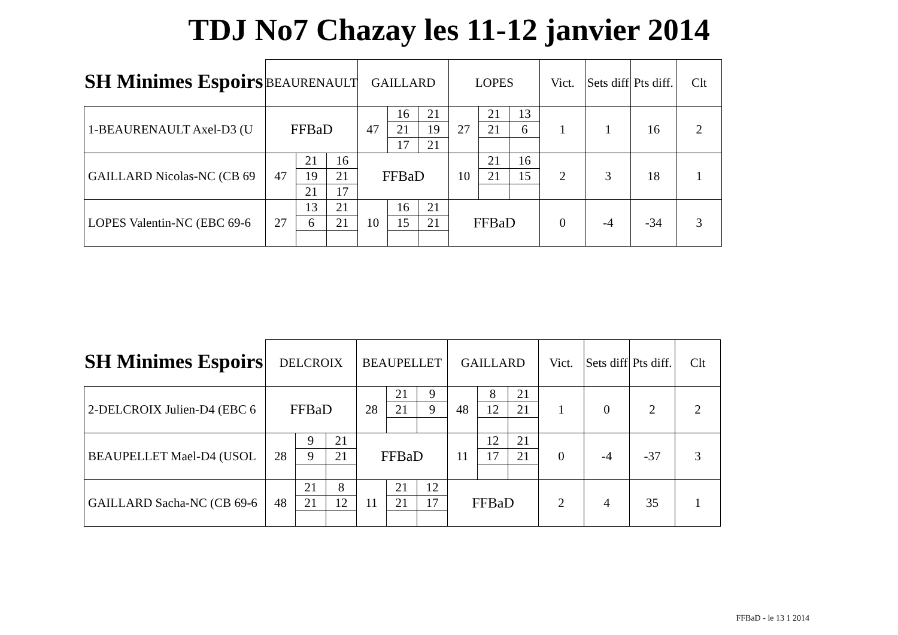TDJ No7 Chazay les 11-12 janvier 2014
SH Minimes Espoirs
| | BEAURENAULT | | | GAILLARD | | | LOPES | | | Vict. | Sets diff | Pts diff. | Clt |
| 1-BEAURENAULT Axel-D3 (U | FFBaD | | | 47 | 16 | 21 | 27 | 21 | 13 | 1 | 1 | 16 | 2 |
| | | | | | 21 | 19 | | 21 | 6 | | | | |
| | | | | | 17 | 21 | | | | | | | |
| GAILLARD Nicolas-NC (CB 69 | 47 | 21 | 16 | FFBaD | | | 10 | 21 | 16 | 2 | 3 | 18 | 1 |
| | | 19 | 21 | | | | | 21 | 15 | | | | |
| | | 21 | 17 | | | | | | | | | | |
| LOPES Valentin-NC (EBC 69-6 | 27 | 13 | 21 | 10 | 16 | 21 | FFBaD | | | 0 | -4 | -34 | 3 |
| | | 6 | 21 | | 15 | 21 | | | | | | | |
SH Minimes Espoirs
| | DELCROIX | | | BEAUPELLET | | | GAILLARD | | | Vict. | Sets diff | Pts diff. | Clt |
| 2-DELCROIX Julien-D4 (EBC 6 | FFBaD | | | 28 | 21 | 9 | 48 | 8 | 21 | 1 | 0 | 2 | 2 |
| | | | | | 21 | 9 | | 12 | 21 | | | | |
| BEAUPELLET Mael-D4 (USOL | 28 | 9 | 21 | FFBaD | | | 11 | 12 | 21 | 0 | -4 | -37 | 3 |
| | | 9 | 21 | | | | | 17 | 21 | | | | |
| GAILLARD Sacha-NC (CB 69-6 | 48 | 21 | 8 | 11 | 21 | 12 | FFBaD | | | 2 | 4 | 35 | 1 |
| | | 21 | 12 | | 21 | 17 | | | | | | | |
FFBaD - le 13 1 2014